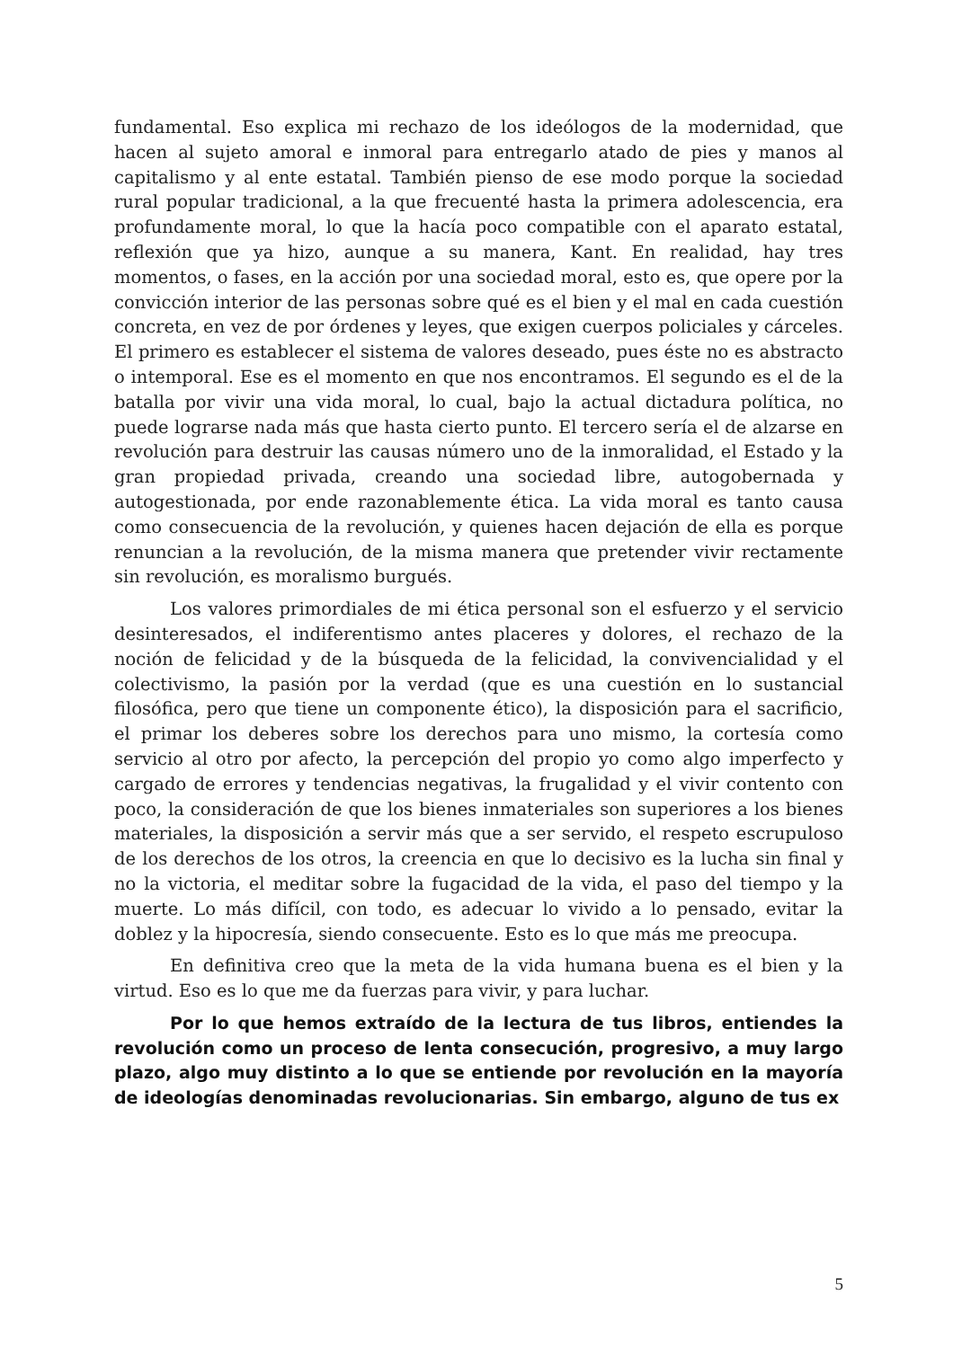fundamental. Eso explica mi rechazo de los ideólogos de la modernidad, que hacen al sujeto amoral e inmoral para entregarlo atado de pies y manos al capitalismo y al ente estatal. También pienso de ese modo porque la sociedad rural popular tradicional, a la que frecuenté hasta la primera adolescencia, era profundamente moral, lo que la hacía poco compatible con el aparato estatal, reflexión que ya hizo, aunque a su manera, Kant. En realidad, hay tres momentos, o fases, en la acción por una sociedad moral, esto es, que opere por la convicción interior de las personas sobre qué es el bien y el mal en cada cuestión concreta, en vez de por órdenes y leyes, que exigen cuerpos policiales y cárceles. El primero es establecer el sistema de valores deseado, pues éste no es abstracto o intemporal. Ese es el momento en que nos encontramos. El segundo es el de la batalla por vivir una vida moral, lo cual, bajo la actual dictadura política, no puede lograrse nada más que hasta cierto punto. El tercero sería el de alzarse en revolución para destruir las causas número uno de la inmoralidad, el Estado y la gran propiedad privada, creando una sociedad libre, autogobernada y autogestionada, por ende razonablemente ética. La vida moral es tanto causa como consecuencia de la revolución, y quienes hacen dejación de ella es porque renuncian a la revolución, de la misma manera que pretender vivir rectamente sin revolución, es moralismo burgués.
Los valores primordiales de mi ética personal son el esfuerzo y el servicio desinteresados, el indiferentismo antes placeres y dolores, el rechazo de la noción de felicidad y de la búsqueda de la felicidad, la convivencialidad y el colectivismo, la pasión por la verdad (que es una cuestión en lo sustancial filosófica, pero que tiene un componente ético), la disposición para el sacrificio, el primar los deberes sobre los derechos para uno mismo, la cortesía como servicio al otro por afecto, la percepción del propio yo como algo imperfecto y cargado de errores y tendencias negativas, la frugalidad y el vivir contento con poco, la consideración de que los bienes inmateriales son superiores a los bienes materiales, la disposición a servir más que a ser servido, el respeto escrupuloso de los derechos de los otros, la creencia en que lo decisivo es la lucha sin final y no la victoria, el meditar sobre la fugacidad de la vida, el paso del tiempo y la muerte. Lo más difícil, con todo, es adecuar lo vivido a lo pensado, evitar la doblez y la hipocresía, siendo consecuente. Esto es lo que más me preocupa.
En definitiva creo que la meta de la vida humana buena es el bien y la virtud. Eso es lo que me da fuerzas para vivir, y para luchar.
Por lo que hemos extraído de la lectura de tus libros, entiendes la revolución como un proceso de lenta consecución, progresivo, a muy largo plazo, algo muy distinto a lo que se entiende por revolución en la mayoría de ideologías denominadas revolucionarias. Sin embargo, alguno de tus ex
5